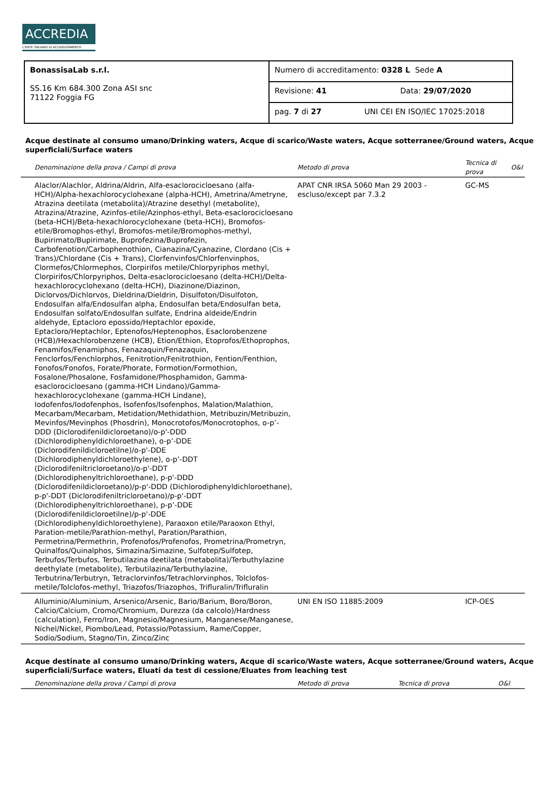ACCREDIA
L'ENTE ITALIANO DI ACCREDITAMENTO
| BonassisaLab s.r.l. SS.16 Km 684.300 Zona ASI snc 71122 Foggia FG | Numero di accreditamento: 0328 L Sede A |
| | Revisione: 41 Data: 29/07/2020 |
| | pag. 7 di 27 UNI CEI EN ISO/IEC 17025:2018 |
Acque destinate al consumo umano/Drinking waters, Acque di scarico/Waste waters, Acque sotterranee/Ground waters, Acque superficiali/Surface waters
| Denominazione della prova / Campi di prova | Metodo di prova | Tecnica di prova | O&I |
| --- | --- | --- | --- |
| Alaclor/Alachlor, Aldrina/Aldrin, Alfa-esaclorocicloesano (alfa-HCH)/Alpha-hexachlorocyclohexane (alpha-HCH), Ametrina/Ametryne, Atrazina deetilata (metabolita)/Atrazine desethyl (metabolite), Atrazina/Atrazine, Azinfos-etile/Azinphos-ethyl, Beta-esaclorocicloesano (beta-HCH)/Beta-hexachlorocyclohexane (beta-HCH), Bromofos-etile/Bromophos-ethyl, Bromofos-metile/Bromophos-methyl, Bupirimato/Bupirimate, Buprofezina/Buprofezin, Carbofenotion/Carbophenothion, Cianazina/Cyanazine, Clordano (Cis + Trans)/Chlordane (Cis + Trans), Clorfenvinfos/Chlorfenvinphos, Clormefos/Chlormephos, Clorpirifos metile/Chlorpyriphos methyl, Clorpirifos/Chlorpyriphos, Delta-esaclorocicloesano (delta-HCH)/Delta-hexachlorocyclohexano (delta-HCH), Diazinone/Diazinon, Diclorvos/Dichlorvos, Dieldrina/Dieldrin, Disulfoton/Disulfoton, Endosulfan alfa/Endosulfan alpha, Endosulfan beta/Endosulfan beta, Endosulfan solfato/Endosulfan sulfate, Endrina aldeide/Endrin aldehyde, Eptacloro epossido/Heptachlor epoxide, Eptacloro/Heptachlor, Eptenofos/Heptenophos, Esaclorobenzene (HCB)/Hexachlorobenzene (HCB), Etion/Ethion, Etoprofos/Ethoprophos, Fenamifos/Fenamiphos, Fenazaquin/Fenazaquin, Fenclorfos/Fenchlorphos, Fenitrotion/Fenitrothion, Fention/Fenthion, Fonofos/Fonofos, Forate/Phorate, Formotion/Formothion, Fosalone/Phosalone, Fosfamidone/Phosphamidon, Gamma-esaclorocicloesano (gamma-HCH Lindano)/Gamma-hexachlorocyclohexane (gamma-HCH Lindane), Iodofenfos/Iodofenphos, Isofenfos/Isofenphos, Malation/Malathion, Mecarbam/Mecarbam, Metidation/Methidathion, Metribuzin/Metribuzin, Mevinfos/Mevinphos (Phosdrin), Monocrotofos/Monocrotophos, o-p’-DDD (Diclorodifenildicloroetano)/o-p'-DDD (Dichlorodiphenyldichloroethane), o-p’-DDE (Diclorodifenildicloroetilne)/o-p'-DDE (Dichlorodiphenyldichloroethylene), o-p’-DDT (Diclorodifeniltricloroetano)/o-p'-DDT (Dichlorodiphenyltrichloroethane), p-p'-DDD (Diclorodifenildicloroetano)/p-p'-DDD (Dichlorodiphenyldichloroethane), p-p'-DDT (Diclorodifeniltricloroetano)/p-p'-DDT (Dichlorodiphenyltrichloroethane), p-p’-DDE (Diclorodifenildicloroetilne)/p-p'-DDE (Dichlorodiphenyldichloroethylene), Paraoxon etile/Paraoxon Ethyl, Paration-metile/Parathion-methyl, Paration/Parathion, Permetrina/Permethrin, Profenofos/Profenofos, Prometrina/Prometryn, Quinalfos/Quinalphos, Simazina/Simazine, Sulfotep/Sulfotep, Terbufos/Terbufos, Terbutilazina deetilata (metabolita)/Terbuthylazine deethylate (metabolite), Terbutilazina/Terbuthylazine, Terbutrina/Terbutryn, Tetraclorvinfos/Tetrachlorvinphos, Tolclofos-metile/Tolclofos-methyl, Triazofos/Triazophos, Trifluralin/Trifluralin | APAT CNR IRSA 5060 Man 29 2003 - escluso/except par 7.3.2 | GC-MS | |
| Alluminio/Aluminium, Arsenico/Arsenic, Bario/Barium, Boro/Boron, Calcio/Calcium, Cromo/Chromium, Durezza (da calcolo)/Hardness (calculation), Ferro/Iron, Magnesio/Magnesium, Manganese/Manganese, Nichel/Nickel, Piombo/Lead, Potassio/Potassium, Rame/Copper, Sodio/Sodium, Stagno/Tin, Zinco/Zinc | UNI EN ISO 11885:2009 | ICP-OES | |
Acque destinate al consumo umano/Drinking waters, Acque di scarico/Waste waters, Acque sotterranee/Ground waters, Acque superficiali/Surface waters, Eluati da test di cessione/Eluates from leaching test
| Denominazione della prova / Campi di prova | Metodo di prova | Tecnica di prova | O&I |
| --- | --- | --- | --- |